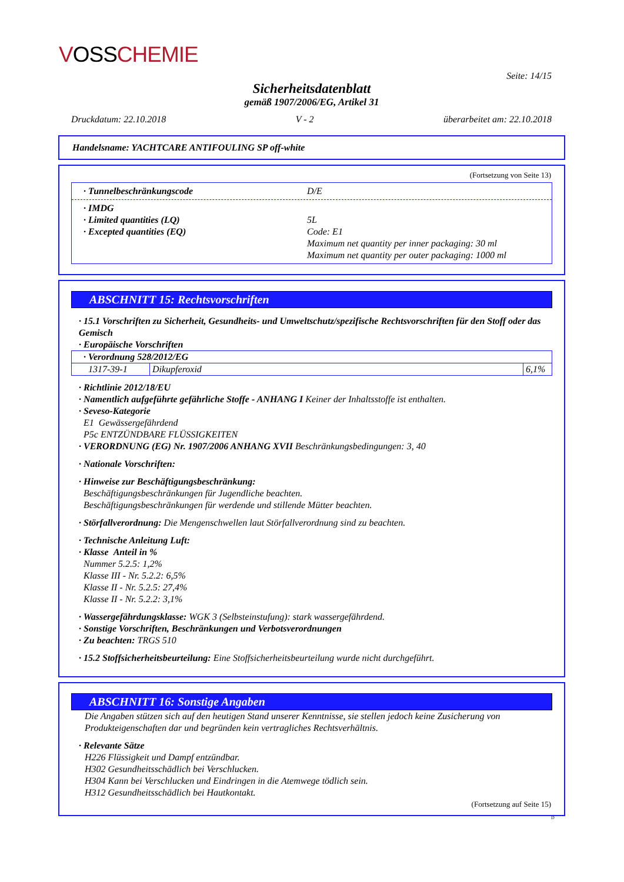VOSSCHEMIE
Seite: 14/15
Sicherheitsdatenblatt
gemäß 1907/2006/EG, Artikel 31
Druckdatum: 22.10.2018 V - 2 überarbeitet am: 22.10.2018
Handelsname: YACHTCARE ANTIFOULING SP off-white
(Fortsetzung von Seite 13)
· Tunnelbeschränkungscode D/E
· IMDG
· Limited quantities (LQ) 5L
· Excepted quantities (EQ) Code: E1
Maximum net quantity per inner packaging: 30 ml
Maximum net quantity per outer packaging: 1000 ml
ABSCHNITT 15: Rechtsvorschriften
· 15.1 Vorschriften zu Sicherheit, Gesundheits- und Umweltschutz/spezifische Rechtsvorschriften für den Stoff oder das Gemisch
· Europäische Vorschriften
| · Verordnung 528/2012/EG | | |
| 1317-39-1 | Dikupferoxid | 6,1% |
· Richtlinie 2012/18/EU
· Namentlich aufgeführte gefährliche Stoffe - ANHANG I Keiner der Inhaltsstoffe ist enthalten.
· Seveso-Kategorie
E1 Gewässergefährdend
P5c ENTZÜNDBARE FLÜSSIGKEITEN
· VERORDNUNG (EG) Nr. 1907/2006 ANHANG XVII Beschränkungsbedingungen: 3, 40
· Nationale Vorschriften:
· Hinweise zur Beschäftigungsbeschränkung:
Beschäftigungsbeschränkungen für Jugendliche beachten.
Beschäftigungsbeschränkungen für werdende und stillende Mütter beachten.
· Störfallverordnung: Die Mengenschwellen laut Störfallverordnung sind zu beachten.
· Technische Anleitung Luft:
· Klasse Anteil in %
Nummer 5.2.5: 1,2%
Klasse III - Nr. 5.2.2: 6,5%
Klasse II - Nr. 5.2.5: 27,4%
Klasse II - Nr. 5.2.2: 3,1%
· Wassergefährdungsklasse: WGK 3 (Selbsteinstufung): stark wassergefährdend.
· Sonstige Vorschriften, Beschränkungen und Verbotsverordnungen
· Zu beachten: TRGS 510
· 15.2 Stoffsicherheitsbeurteilung: Eine Stoffsicherheitsbeurteilung wurde nicht durchgeführt.
ABSCHNITT 16: Sonstige Angaben
Die Angaben stützen sich auf den heutigen Stand unserer Kenntnisse, sie stellen jedoch keine Zusicherung von Produkteigenschaften dar und begründen kein vertragliches Rechtsverhältnis.
· Relevante Sätze
H226 Flüssigkeit und Dampf entzündbar.
H302 Gesundheitsschädlich bei Verschlucken.
H304 Kann bei Verschlucken und Eindringen in die Atemwege tödlich sein.
H312 Gesundheitsschädlich bei Hautkontakt.
(Fortsetzung auf Seite 15)
D